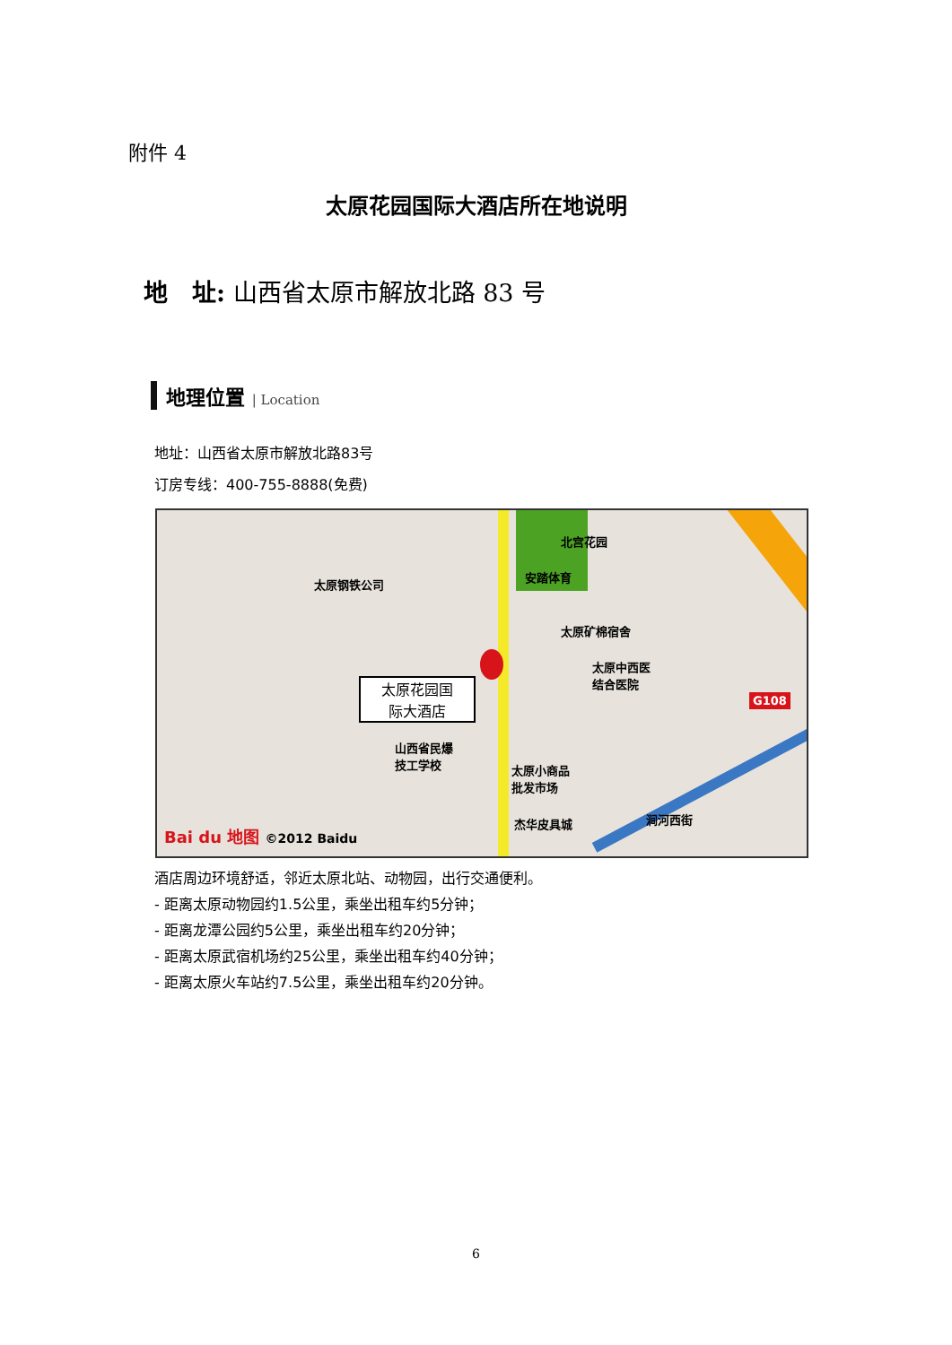附件 4
太原花园国际大酒店所在地说明
地　址: 山西省太原市解放北路 83 号
地理位置 | Location
地址：山西省太原市解放北路83号
订房专线：400-755-8888(免费)
北宫花园
安踏体育
太原钢铁公司
太原矿棉宿舍
太原中西医
结合医院
G108
太原花园国
际大酒店
山西省民爆
技工学校
太原小商品
批发市场
杰华皮具城 涧河西街
Bai du 地图 ©2012 Baidu
酒店周边环境舒适，邻近太原北站、动物园，出行交通便利。
- 距离太原动物园约1.5公里，乘坐出租车约5分钟；
- 距离龙潭公园约5公里，乘坐出租车约20分钟；
- 距离太原武宿机场约25公里，乘坐出租车约40分钟；
- 距离太原火车站约7.5公里，乘坐出租车约20分钟。
6